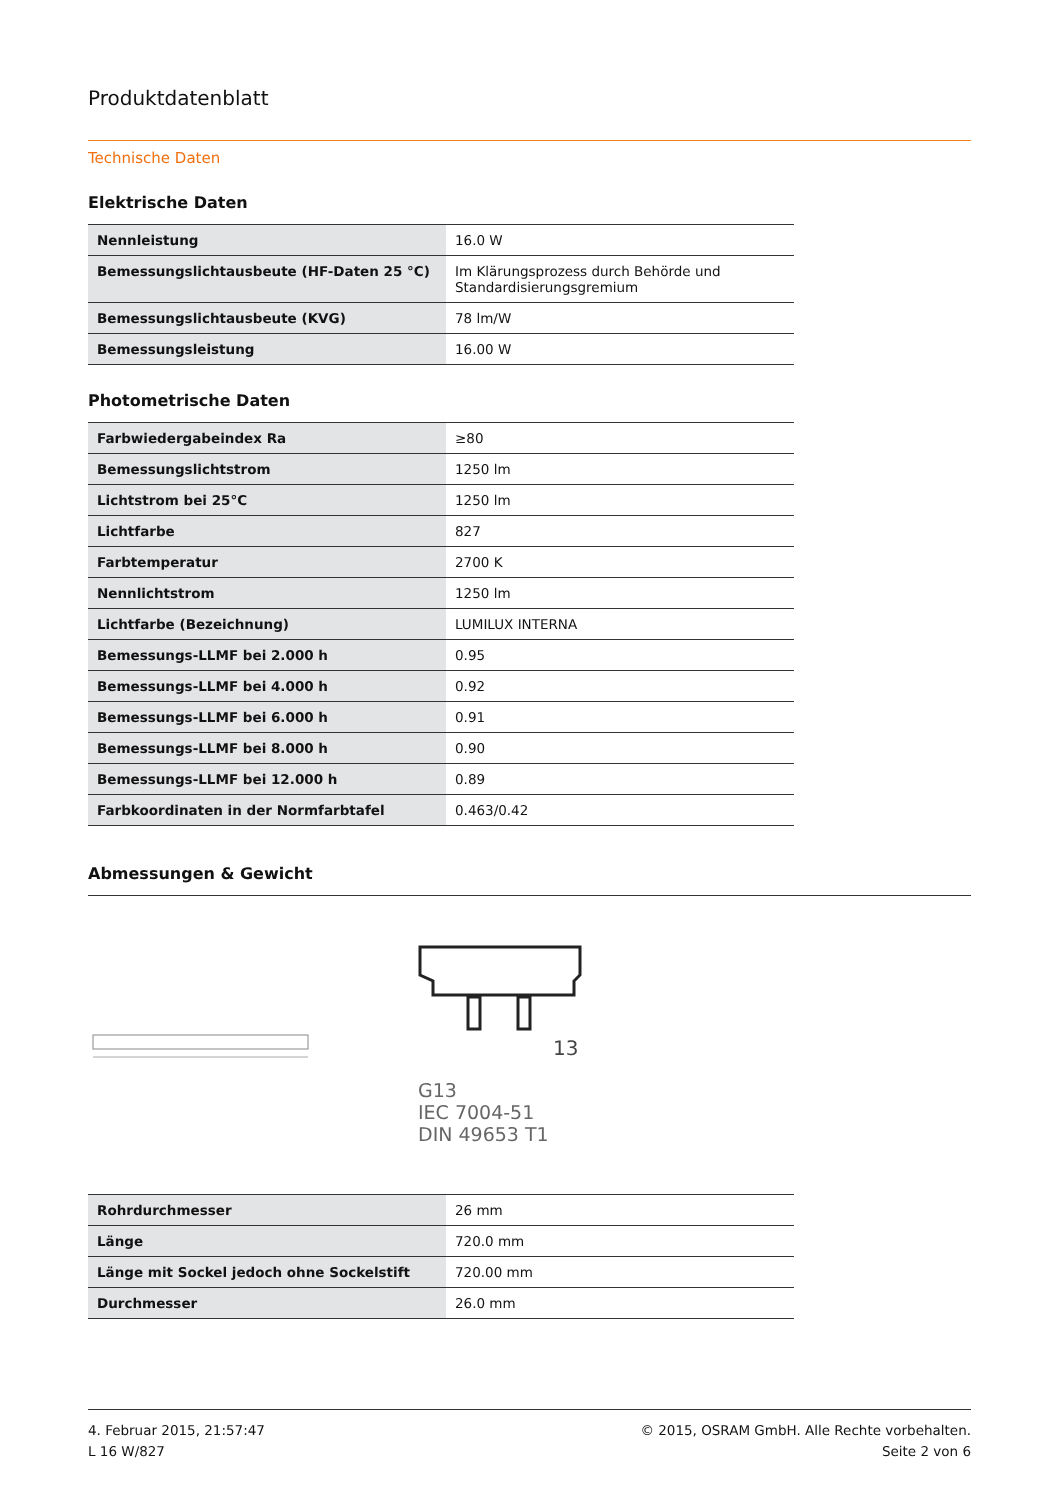Produktdatenblatt
Technische Daten
Elektrische Daten
| Nennleistung | 16.0 W |
| Bemessungslichtausbeute (HF-Daten 25 °C) | Im Klärungsprozess durch Behörde und Standardisierungsgremium |
| Bemessungslichtausbeute (KVG) | 78 lm/W |
| Bemessungsleistung | 16.00 W |
Photometrische Daten
| Farbwiedergabeindex Ra | ≥80 |
| Bemessungslichtstrom | 1250 lm |
| Lichtstrom bei 25°C | 1250 lm |
| Lichtfarbe | 827 |
| Farbtemperatur | 2700 K |
| Nennlichtstrom | 1250 lm |
| Lichtfarbe (Bezeichnung) | LUMILUX INTERNA |
| Bemessungs-LLMF bei 2.000 h | 0.95 |
| Bemessungs-LLMF bei 4.000 h | 0.92 |
| Bemessungs-LLMF bei 6.000 h | 0.91 |
| Bemessungs-LLMF bei 8.000 h | 0.90 |
| Bemessungs-LLMF bei 12.000 h | 0.89 |
| Farbkoordinaten in der Normfarbtafel | 0.463/0.42 |
Abmessungen & Gewicht
13
G13
IEC 7004-51
DIN 49653 T1
| Rohrdurchmesser | 26 mm |
| Länge | 720.0 mm |
| Länge mit Sockel jedoch ohne Sockelstift | 720.00 mm |
| Durchmesser | 26.0 mm |
4. Februar 2015, 21:57:47
L 16 W/827
© 2015, OSRAM GmbH. Alle Rechte vorbehalten.
Seite 2 von 6